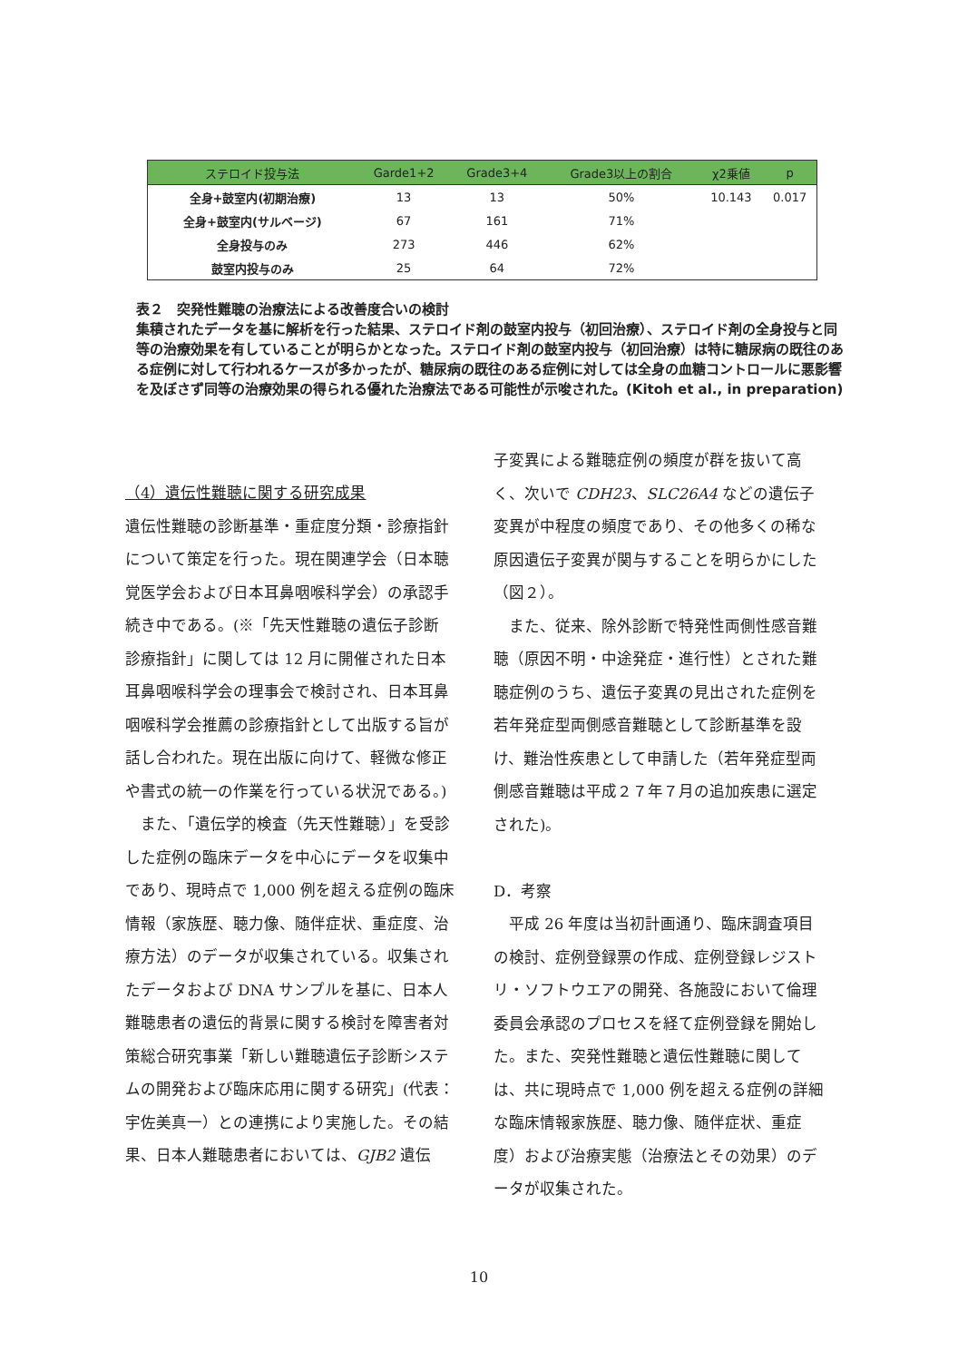| ステロイド投与法 | Garde1+2 | Grade3+4 | Grade3以上の割合 | χ2乗値 | p |
| --- | --- | --- | --- | --- | --- |
| 全身+鼓室内(初期治療) | 13 | 13 | 50% | 10.143 | 0.017 |
| 全身+鼓室内(サルベージ) | 67 | 161 | 71% | | |
| 全身投与のみ | 273 | 446 | 62% | | |
| 鼓室内投与のみ | 25 | 64 | 72% | | |
表２　突発性難聴の治療法による改善度合いの検討
集積されたデータを基に解析を行った結果、ステロイド剤の鼓室内投与（初回治療）、ステロイド剤の全身投与と同等の治療効果を有していることが明らかとなった。ステロイド剤の鼓室内投与（初回治療）は特に糖尿病の既往のある症例に対して行われるケースが多かったが、糖尿病の既往のある症例に対しては全身の血糖コントロールに悪影響を及ぼさず同等の治療効果の得られる優れた治療法である可能性が示唆された。(Kitoh et al., in preparation)
（4）遺伝性難聴に関する研究成果
遺伝性難聴の診断基準・重症度分類・診療指針について策定を行った。現在関連学会（日本聴覚医学会および日本耳鼻咽喉科学会）の承認手続き中である。(※「先天性難聴の遺伝子診断 診療指針」に関しては 12 月に開催された日本耳鼻咽喉科学会の理事会で検討され、日本耳鼻咽喉科学会推薦の診療指針として出版する旨が話し合われた。現在出版に向けて、軽微な修正や書式の統一の作業を行っている状況である。)
　また、「遺伝学的検査（先天性難聴）」を受診した症例の臨床データを中心にデータを収集中であり、現時点で 1,000 例を超える症例の臨床情報（家族歴、聴力像、随伴症状、重症度、治療方法）のデータが収集されている。収集されたデータおよび DNA サンプルを基に、日本人難聴患者の遺伝的背景に関する検討を障害者対策総合研究事業「新しい難聴遺伝子診断システムの開発および臨床応用に関する研究」(代表：宇佐美真一）との連携により実施した。その結果、日本人難聴患者においては、GJB2 遺伝
子変異による難聴症例の頻度が群を抜いて高く、次いで CDH23、SLC26A4 などの遺伝子変異が中程度の頻度であり、その他多くの稀な原因遺伝子変異が関与することを明らかにした（図２）。
　また、従来、除外診断で特発性両側性感音難聴（原因不明・中途発症・進行性）とされた難聴症例のうち、遺伝子変異の見出された症例を若年発症型両側感音難聴として診断基準を設け、難治性疾患として申請した（若年発症型両側感音難聴は平成２７年７月の追加疾患に選定された)。
D．考察
　平成 26 年度は当初計画通り、臨床調査項目の検討、症例登録票の作成、症例登録レジストリ・ソフトウエアの開発、各施設において倫理委員会承認のプロセスを経て症例登録を開始した。また、突発性難聴と遺伝性難聴に関しては、共に現時点で 1,000 例を超える症例の詳細な臨床情報家族歴、聴力像、随伴症状、重症度）および治療実態（治療法とその効果）のデータが収集された。
10